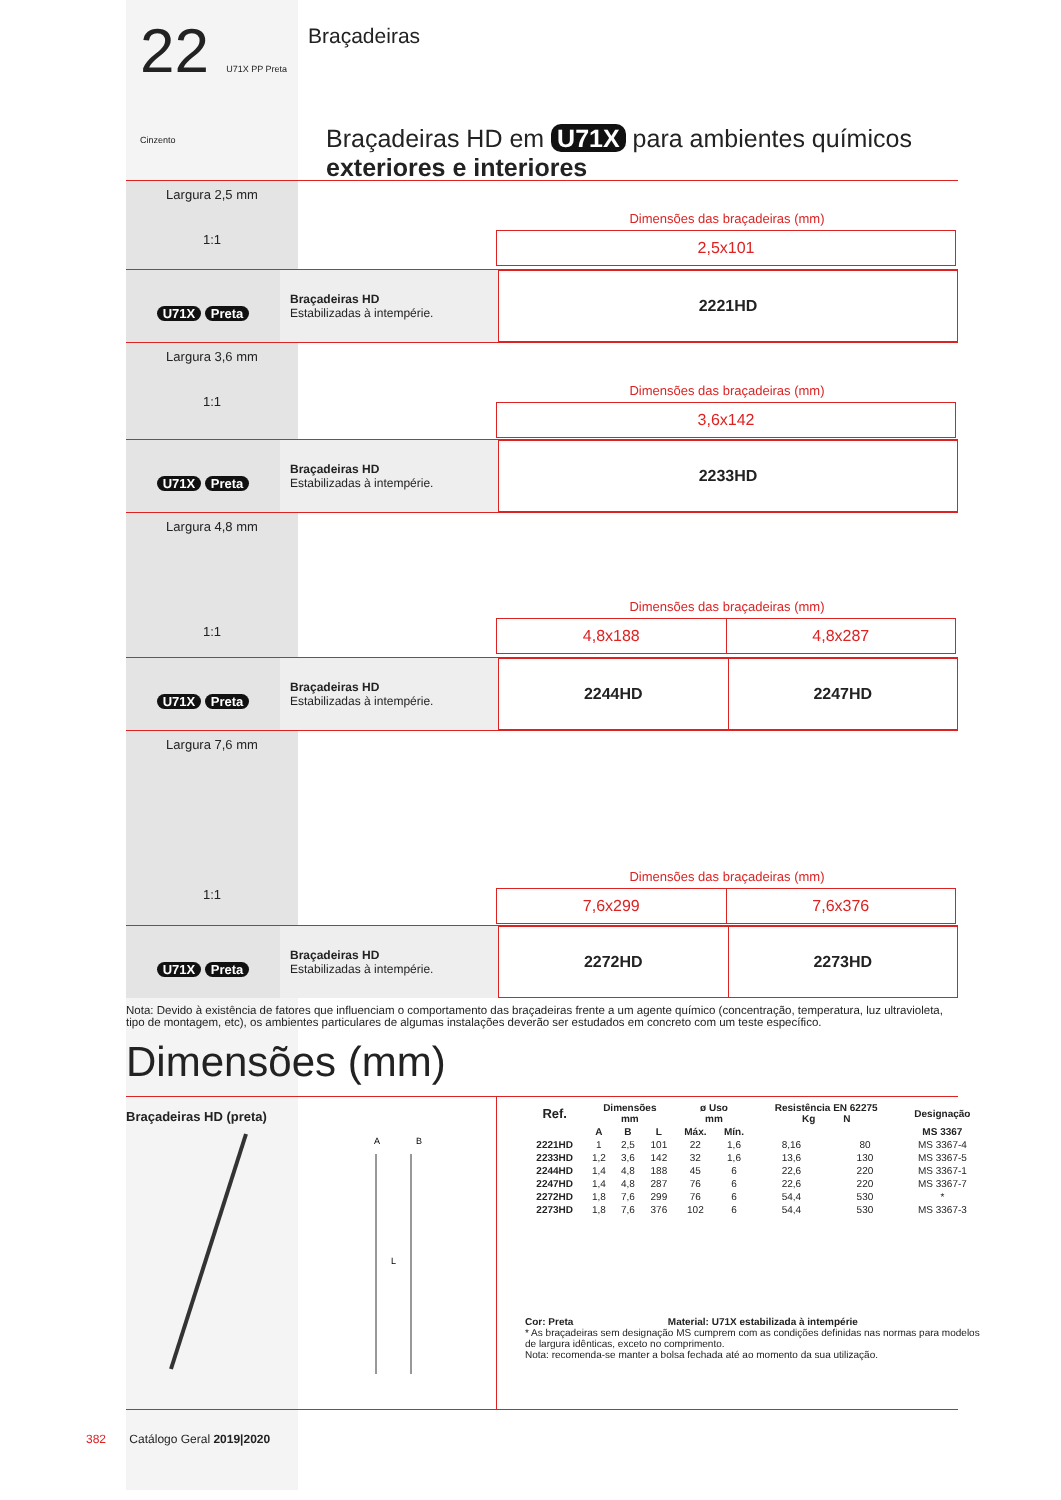22 U71X PP Preta Cinzento
Braçadeiras
Braçadeiras HD em U71X para ambientes químicos
exteriores e interiores
Largura 2,5 mm
1:1
Dimensões das braçadeiras (mm)
| 2,5x101 |
U71X Preta
Braçadeiras HD
Estabilizadas à intempérie.
| 2221HD |
Largura 3,6 mm
1:1
Dimensões das braçadeiras (mm)
| 3,6x142 |
U71X Preta
Braçadeiras HD
Estabilizadas à intempérie.
| 2233HD |
Largura 4,8 mm
1:1
Dimensões das braçadeiras (mm)
| 4,8x188 | 4,8x287 |
U71X Preta
Braçadeiras HD
Estabilizadas à intempérie.
| 2244HD | 2247HD |
Largura 7,6 mm
1:1
Dimensões das braçadeiras (mm)
| 7,6x299 | 7,6x376 |
U71X Preta
Braçadeiras HD
Estabilizadas à intempérie.
| 2272HD | 2273HD |
Nota: Devido à existência de fatores que influenciam o comportamento das braçadeiras frente a um agente químico (concentração, temperatura, luz ultravioleta, tipo de montagem, etc), os ambientes particulares de algumas instalações deverão ser estudados em concreto com um teste específico.
Dimensões (mm)
Braçadeiras HD (preta)
A
B
L
| Ref. | Dimensões mm | | | ø Uso mm | | Resistência EN 62275 Kg N | | Designação |
| --- | --- | --- | --- | --- | --- | --- | --- | --- |
| | A | B | L | Máx. | Mín. | | | MS 3367 |
| 2221HD | 1 | 2,5 | 101 | 22 | 1,6 | 8,16 | 80 | MS 3367-4 |
| 2233HD | 1,2 | 3,6 | 142 | 32 | 1,6 | 13,6 | 130 | MS 3367-5 |
| 2244HD | 1,4 | 4,8 | 188 | 45 | 6 | 22,6 | 220 | MS 3367-1 |
| 2247HD | 1,4 | 4,8 | 287 | 76 | 6 | 22,6 | 220 | MS 3367-7 |
| 2272HD | 1,8 | 7,6 | 299 | 76 | 6 | 54,4 | 530 | * |
| 2273HD | 1,8 | 7,6 | 376 | 102 | 6 | 54,4 | 530 | MS 3367-3 |
Cor: Preta Material: U71X estabilizada à intempérie
* As braçadeiras sem designação MS cumprem com as condições definidas nas normas para modelos de largura idênticas, exceto no comprimento.
Nota: recomenda-se manter a bolsa fechada até ao momento da sua utilização.
382 Catálogo Geral 2019|2020